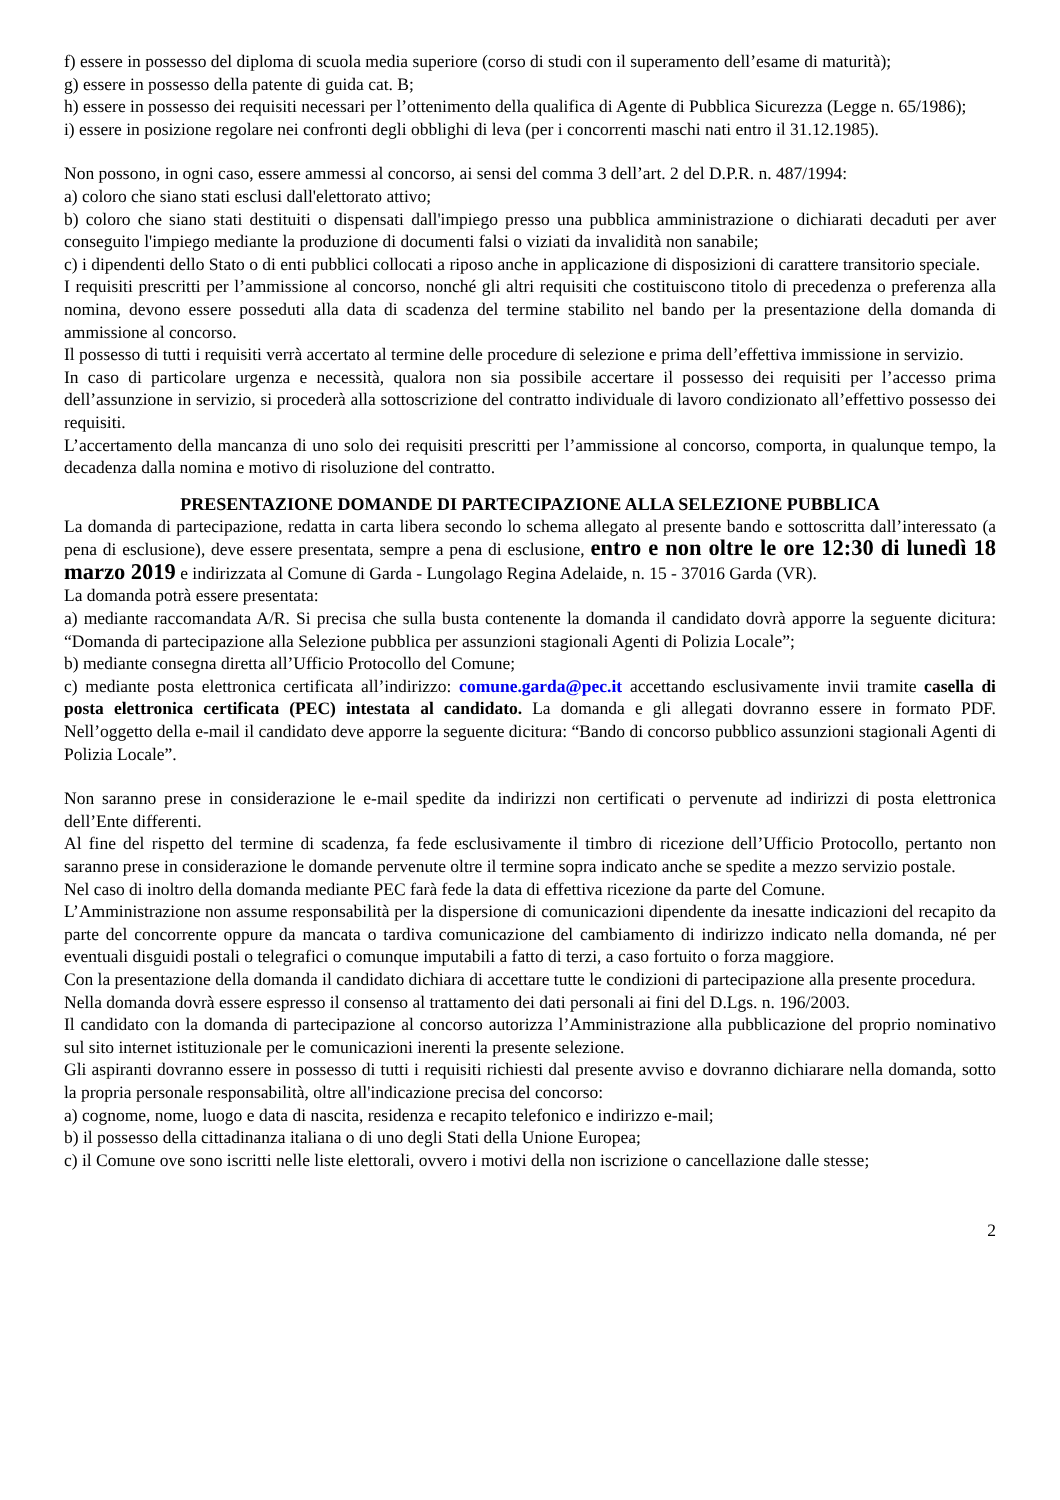f) essere in possesso del diploma di scuola media superiore (corso di studi con il superamento dell’esame di maturità);
g) essere in possesso della patente di guida cat. B;
h) essere in possesso dei requisiti necessari per l’ottenimento della qualifica di Agente di Pubblica Sicurezza (Legge n. 65/1986);
i) essere in posizione regolare nei confronti degli obblighi di leva (per i concorrenti maschi nati entro il 31.12.1985).
Non possono, in ogni caso, essere ammessi al concorso, ai sensi del comma 3 dell’art. 2 del D.P.R. n. 487/1994:
a) coloro che siano stati esclusi dall'elettorato attivo;
b) coloro che siano stati destituiti o dispensati dall'impiego presso una pubblica amministrazione o dichiarati decaduti per aver conseguito l'impiego mediante la produzione di documenti falsi o viziati da invalidità non sanabile;
c) i dipendenti dello Stato o di enti pubblici collocati a riposo anche in applicazione di disposizioni di carattere transitorio speciale.
I requisiti prescritti per l’ammissione al concorso, nonché gli altri requisiti che costituiscono titolo di precedenza o preferenza alla nomina, devono essere posseduti alla data di scadenza del termine stabilito nel bando per la presentazione della domanda di ammissione al concorso.
Il possesso di tutti i requisiti verrà accertato al termine delle procedure di selezione e prima dell’effettiva immissione in servizio.
In caso di particolare urgenza e necessità, qualora non sia possibile accertare il possesso dei requisiti per l’accesso prima dell’assunzione in servizio, si procederà alla sottoscrizione del contratto individuale di lavoro condizionato all’effettivo possesso dei requisiti.
L’accertamento della mancanza di uno solo dei requisiti prescritti per l’ammissione al concorso, comporta, in qualunque tempo, la decadenza dalla nomina e motivo di risoluzione del contratto.
PRESENTAZIONE DOMANDE DI PARTECIPAZIONE ALLA SELEZIONE PUBBLICA
La domanda di partecipazione, redatta in carta libera secondo lo schema allegato al presente bando e sottoscritta dall’interessato (a pena di esclusione), deve essere presentata, sempre a pena di esclusione, entro e non oltre le ore 12:30 di lunedì 18 marzo 2019 e indirizzata al Comune di Garda - Lungolago Regina Adelaide, n. 15 - 37016 Garda (VR).
La domanda potrà essere presentata:
a) mediante raccomandata A/R. Si precisa che sulla busta contenente la domanda il candidato dovrà apporre la seguente dicitura: “Domanda di partecipazione alla Selezione pubblica per assunzioni stagionali Agenti di Polizia Locale”;
b) mediante consegna diretta all’Ufficio Protocollo del Comune;
c) mediante posta elettronica certificata all’indirizzo: comune.garda@pec.it accettando esclusivamente invii tramite casella di posta elettronica certificata (PEC) intestata al candidato. La domanda e gli allegati dovranno essere in formato PDF. Nell’oggetto della e-mail il candidato deve apporre la seguente dicitura: “Bando di concorso pubblico assunzioni stagionali Agenti di Polizia Locale”.
Non saranno prese in considerazione le e-mail spedite da indirizzi non certificati o pervenute ad indirizzi di posta elettronica dell’Ente differenti.
Al fine del rispetto del termine di scadenza, fa fede esclusivamente il timbro di ricezione dell’Ufficio Protocollo, pertanto non saranno prese in considerazione le domande pervenute oltre il termine sopra indicato anche se spedite a mezzo servizio postale.
Nel caso di inoltro della domanda mediante PEC farà fede la data di effettiva ricezione da parte del Comune.
L’Amministrazione non assume responsabilità per la dispersione di comunicazioni dipendente da inesatte indicazioni del recapito da parte del concorrente oppure da mancata o tardiva comunicazione del cambiamento di indirizzo indicato nella domanda, né per eventuali disguidi postali o telegrafici o comunque imputabili a fatto di terzi, a caso fortuito o forza maggiore.
Con la presentazione della domanda il candidato dichiara di accettare tutte le condizioni di partecipazione alla presente procedura.
Nella domanda dovrà essere espresso il consenso al trattamento dei dati personali ai fini del D.Lgs. n. 196/2003.
Il candidato con la domanda di partecipazione al concorso autorizza l’Amministrazione alla pubblicazione del proprio nominativo sul sito internet istituzionale per le comunicazioni inerenti la presente selezione.
Gli aspiranti dovranno essere in possesso di tutti i requisiti richiesti dal presente avviso e dovranno dichiarare nella domanda, sotto la propria personale responsabilità, oltre all'indicazione precisa del concorso:
a) cognome, nome, luogo e data di nascita, residenza e recapito telefonico e indirizzo e-mail;
b) il possesso della cittadinanza italiana o di uno degli Stati della Unione Europea;
c) il Comune ove sono iscritti nelle liste elettorali, ovvero i motivi della non iscrizione o cancellazione dalle stesse;
2